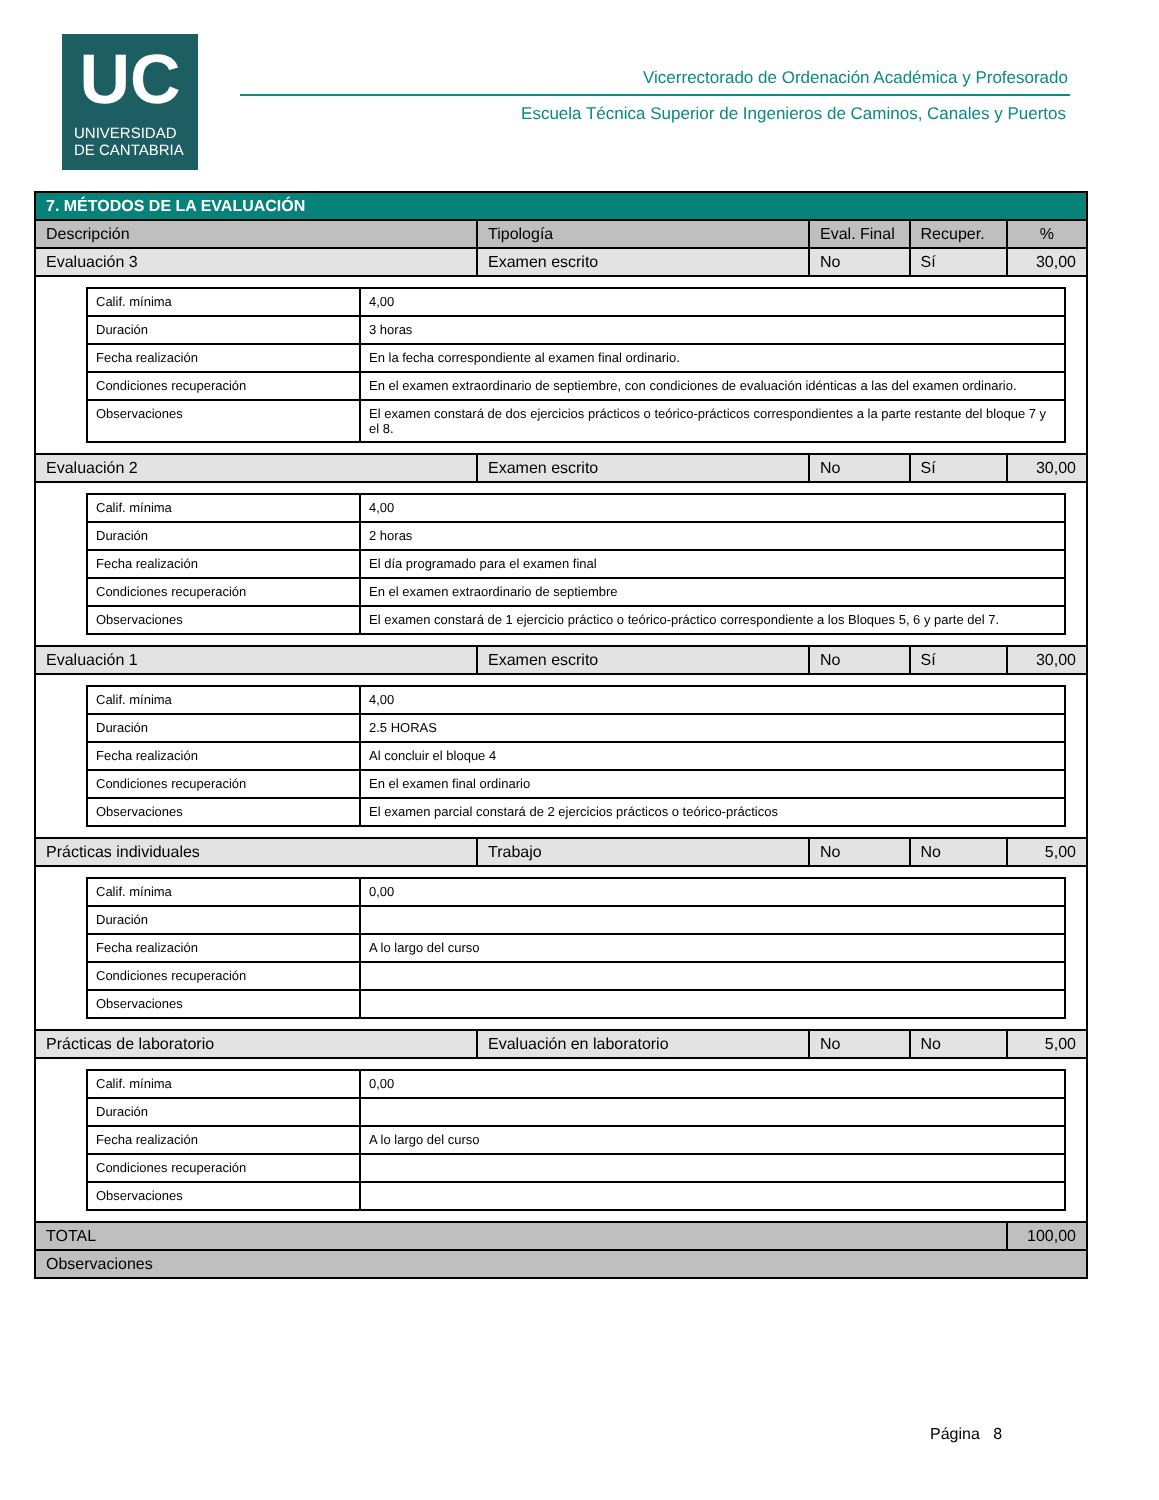UC
UNIVERSIDAD
DE CANTABRIA
Vicerrectorado de Ordenación Académica y Profesorado
Escuela Técnica Superior de Ingenieros de Caminos, Canales y Puertos
| 7. MÉTODOS DE LA EVALUACIÓN | | | | |
| --- | --- | --- | --- | --- |
| Descripción | Tipología | Eval. Final | Recuper. | % |
| Evaluación 3 | Examen escrito | No | Sí | 30,00 |
| / Calif. mínima / 4,00 / / Duración / 3 horas / / Fecha realización / En la fecha correspondiente al examen final ordinario. / / Condiciones recuperación / En el examen extraordinario de septiembre, con condiciones de evaluación idénticas a las del examen ordinario. / / Observaciones / El examen constará de dos ejercicios prácticos o teórico-prácticos correspondientes a la parte restante del bloque 7 y el 8. / | | | | |
| Evaluación 2 | Examen escrito | No | Sí | 30,00 |
| / Calif. mínima / 4,00 / / Duración / 2 horas / / Fecha realización / El día programado para el examen final / / Condiciones recuperación / En el examen extraordinario de septiembre / / Observaciones / El examen constará de 1 ejercicio práctico o teórico-práctico correspondiente a los Bloques 5, 6 y parte del 7. / | | | | |
| Evaluación 1 | Examen escrito | No | Sí | 30,00 |
| / Calif. mínima / 4,00 / / Duración / 2.5 HORAS / / Fecha realización / Al concluir el bloque 4 / / Condiciones recuperación / En el examen final ordinario / / Observaciones / El examen parcial constará de 2 ejercicios prácticos o teórico-prácticos / | | | | |
| Prácticas individuales | Trabajo | No | No | 5,00 |
| / Calif. mínima / 0,00 / / Duración / / / Fecha realización / A lo largo del curso / / Condiciones recuperación / / / Observaciones / / | | | | |
| Prácticas de laboratorio | Evaluación en laboratorio | No | No | 5,00 |
| / Calif. mínima / 0,00 / / Duración / / / Fecha realización / A lo largo del curso / / Condiciones recuperación / / / Observaciones / / | | | | |
| TOTAL | | | | 100,00 |
| Observaciones | | | | |
Página 8